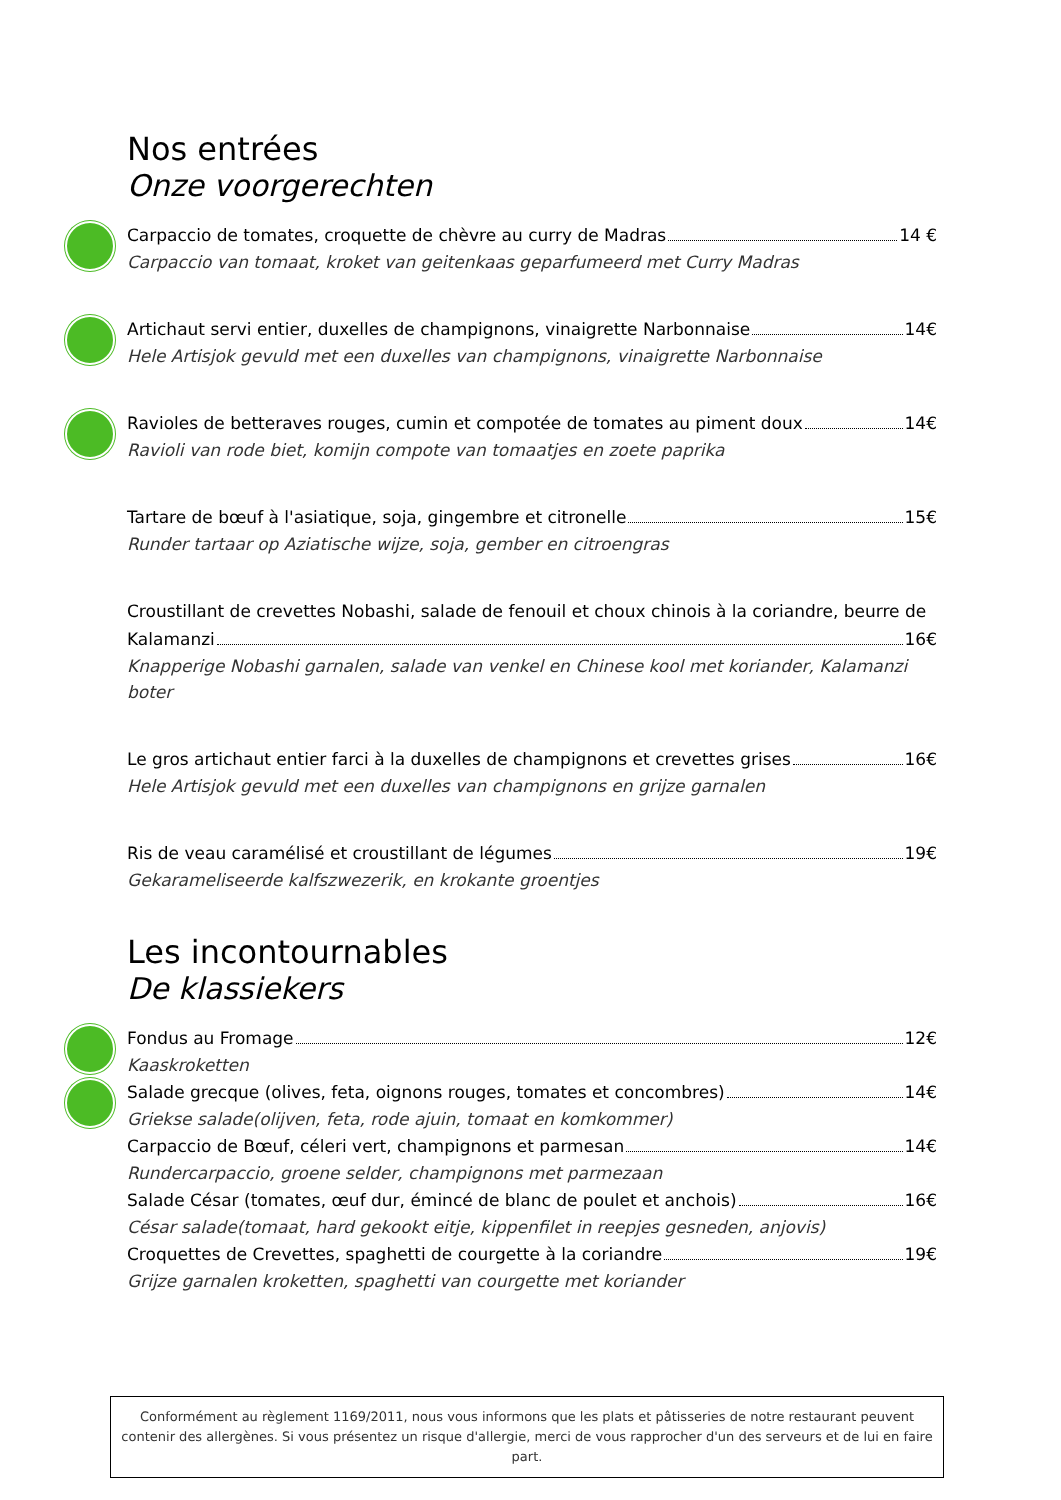Nos entrées
Onze voorgerechten
Carpaccio de tomates, croquette de chèvre au curry de Madras 14 €
Carpaccio van tomaat, kroket van geitenkaas geparfumeerd met Curry Madras
Artichaut servi entier, duxelles de champignons, vinaigrette Narbonnaise 14€
Hele Artisjok gevuld met een duxelles van champignons, vinaigrette Narbonnaise
Ravioles de betteraves rouges, cumin et compotée de tomates au piment doux 14€
Ravioli van rode biet, komijn compote van tomaatjes en zoete paprika
Tartare de bœuf à l'asiatique, soja, gingembre et citronelle 15€
Runder tartaar op Aziatische wijze, soja, gember en citroengras
Croustillant de crevettes Nobashi, salade de fenouil et choux chinois à la coriandre, beurre de
Kalamanzi 16€
Knapperige Nobashi garnalen, salade van venkel en Chinese kool met koriander, Kalamanzi boter
Le gros artichaut entier farci à la duxelles de champignons et crevettes grises 16€
Hele Artisjok gevuld met een duxelles van champignons en grijze garnalen
Ris de veau caramélisé et croustillant de légumes 19€
Gekarameliseerde kalfszwezerik, en krokante groentjes
Les incontournables
De klassiekers
Fondus au Fromage 12€
Kaaskroketten
Salade grecque (olives, feta, oignons rouges, tomates et concombres) 14€
Griekse salade(olijven, feta, rode ajuin, tomaat en komkommer)
Carpaccio de Bœuf, céleri vert, champignons et parmesan 14€
Rundercarpaccio, groene selder, champignons met parmezaan
Salade César (tomates, œuf dur, émincé de blanc de poulet et anchois) 16€
César salade(tomaat, hard gekookt eitje, kippenfilet in reepjes gesneden, anjovis)
Croquettes de Crevettes, spaghetti de courgette à la coriandre 19€
Grijze garnalen kroketten, spaghetti van courgette met koriander
Conformément au règlement 1169/2011, nous vous informons que les plats et pâtisseries de notre restaurant peuvent contenir des allergènes. Si vous présentez un risque d'allergie, merci de vous rapprocher d'un des serveurs et de lui en faire part.